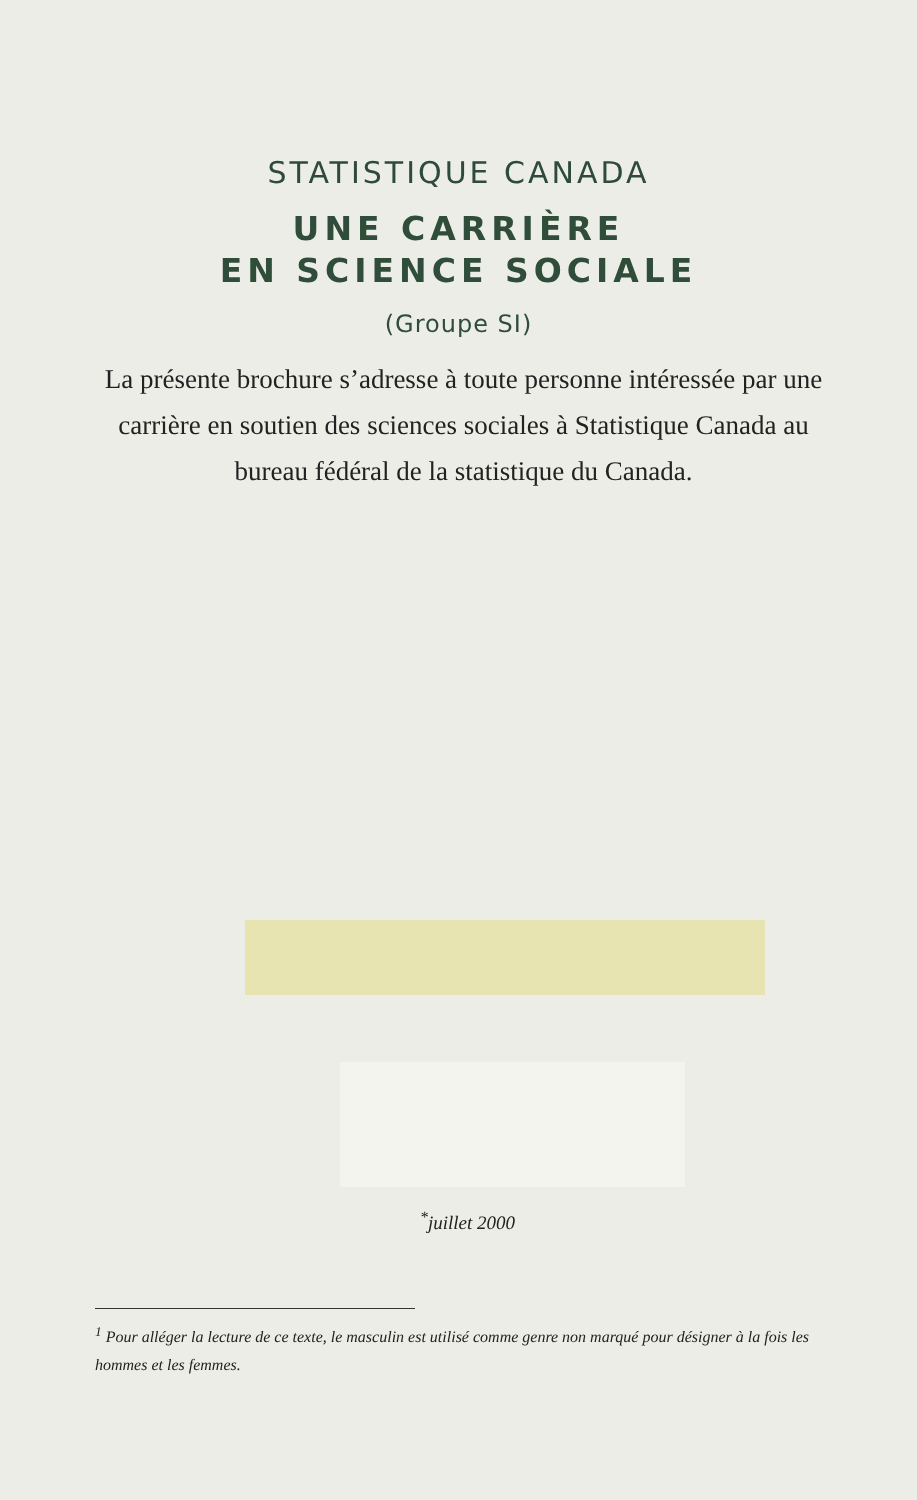STATISTIQUE CANADA
UNE CARRIÈRE
EN SCIENCE SOCIALE
(Groupe SI)
La présente brochure s’adresse à toute personne intéressée par une carrière en soutien des sciences sociales à Statistique Canada au bureau fédéral de la statistique du Canada.
<sup>*</sup> juillet 2000
<sup>1</sup> Pour alléger la lecture de ce texte, le masculin est utilisé comme genre non marqué pour désigner à la fois les hommes et les femmes.